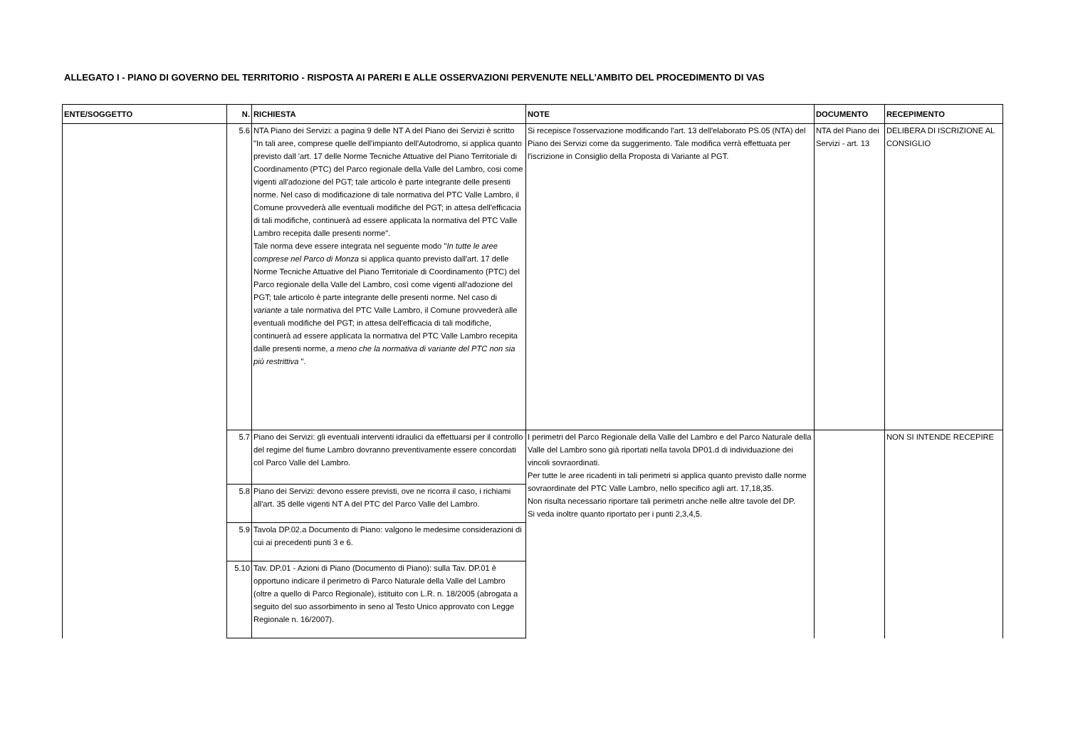ALLEGATO I - PIANO DI GOVERNO DEL TERRITORIO - RISPOSTA AI PARERI E ALLE OSSERVAZIONI PERVENUTE NELL'AMBITO DEL PROCEDIMENTO DI VAS
| ENTE/SOGGETTO | N. | RICHIESTA | NOTE | DOCUMENTO | RECEPIMENTO |
| --- | --- | --- | --- | --- | --- |
| | 5.6 | NTA Piano dei Servizi: a pagina 9 delle NT A del Piano dei Servizi è scritto "In tali aree, comprese quelle dell'impianto dell'Autodromo, si applica quanto previsto dall 'art. 17 delle Norme Tecniche Attuative del Piano Territoriale di Coordinamento (PTC) del Parco regionale della Valle del Lambro, cosi come vigenti all'adozione del PGT; tale articolo è parte integrante delle presenti norme. Nel caso di modificazione di tale normativa del PTC Valle Lambro, il Comune provvederà alle eventuali modifiche del PGT; in attesa dell'efficacia di tali modifiche, continuerà ad essere applicata la normativa del PTC Valle Lambro recepita dalle presenti norme". Tale norma deve essere integrata nel seguente modo " In tutte le aree comprese nel Parco di Monza si applica quanto previsto dall'art. 17 delle Norme Tecniche Attuative del Piano Territoriale di Coordinamento (PTC) del Parco regionale della Valle del Lambro, così come vigenti all'adozione del PGT; tale articolo è parte integrante delle presenti norme. Nel caso di variante a tale normativa del PTC Valle Lambro, il Comune provvederà alle eventuali modifiche del PGT; in attesa dell'efficacia di tali modifiche, continuerà ad essere applicata la normativa del PTC Valle Lambro recepita dalle presenti norme, a meno che la normativa di variante del PTC non sia più restrittiva ". | Si recepisce l'osservazione modificando l'art. 13 dell'elaborato PS.05 (NTA) del Piano dei Servizi come da suggerimento. Tale modifica verrà effettuata per l'iscrizione in Consiglio della Proposta di Variante al PGT. | NTA del Piano dei Servizi - art. 13 | DELIBERA DI ISCRIZIONE AL CONSIGLIO |
| | 5.7 | Piano dei Servizi: gli eventuali interventi idraulici da effettuarsi per il controllo del regime del fiume Lambro dovranno preventivamente essere concordati col Parco Valle del Lambro. | I perimetri del Parco Regionale della Valle del Lambro e del Parco Naturale della Valle del Lambro sono già riportati nella tavola DP01.d di individuazione dei vincoli sovraordinati. Per tutte le aree ricadenti in tali perimetri si applica quanto previsto dalle norme sovraordinate del PTC Valle Lambro, nello specifico agli art. 17,18,35. Non risulta necessario riportare tali perimetri anche nelle altre tavole del DP. Si veda inoltre quanto riportato per i punti 2,3,4,5. | | NON SI INTENDE RECEPIRE |
| | 5.8 | Piano dei Servizi: devono essere previsti, ove ne ricorra il caso, i richiami all'art. 35 delle vigenti NT A del PTC del Parco Valle del Lambro. | | | |
| | 5.9 | Tavola DP.02.a Documento di Piano: valgono le medesime considerazioni di cui ai precedenti punti 3 e 6. | | | |
| | 5.10 | Tav. DP.01 - Azioni di Piano (Documento di Piano): sulla Tav. DP.01 è opportuno indicare il perimetro di Parco Naturale della Valle del Lambro (oltre a quello di Parco Regionale), istituito con L.R. n. 18/2005 (abrogata a seguito del suo assorbimento in seno al Testo Unico approvato con Legge Regionale n. 16/2007). | | | |